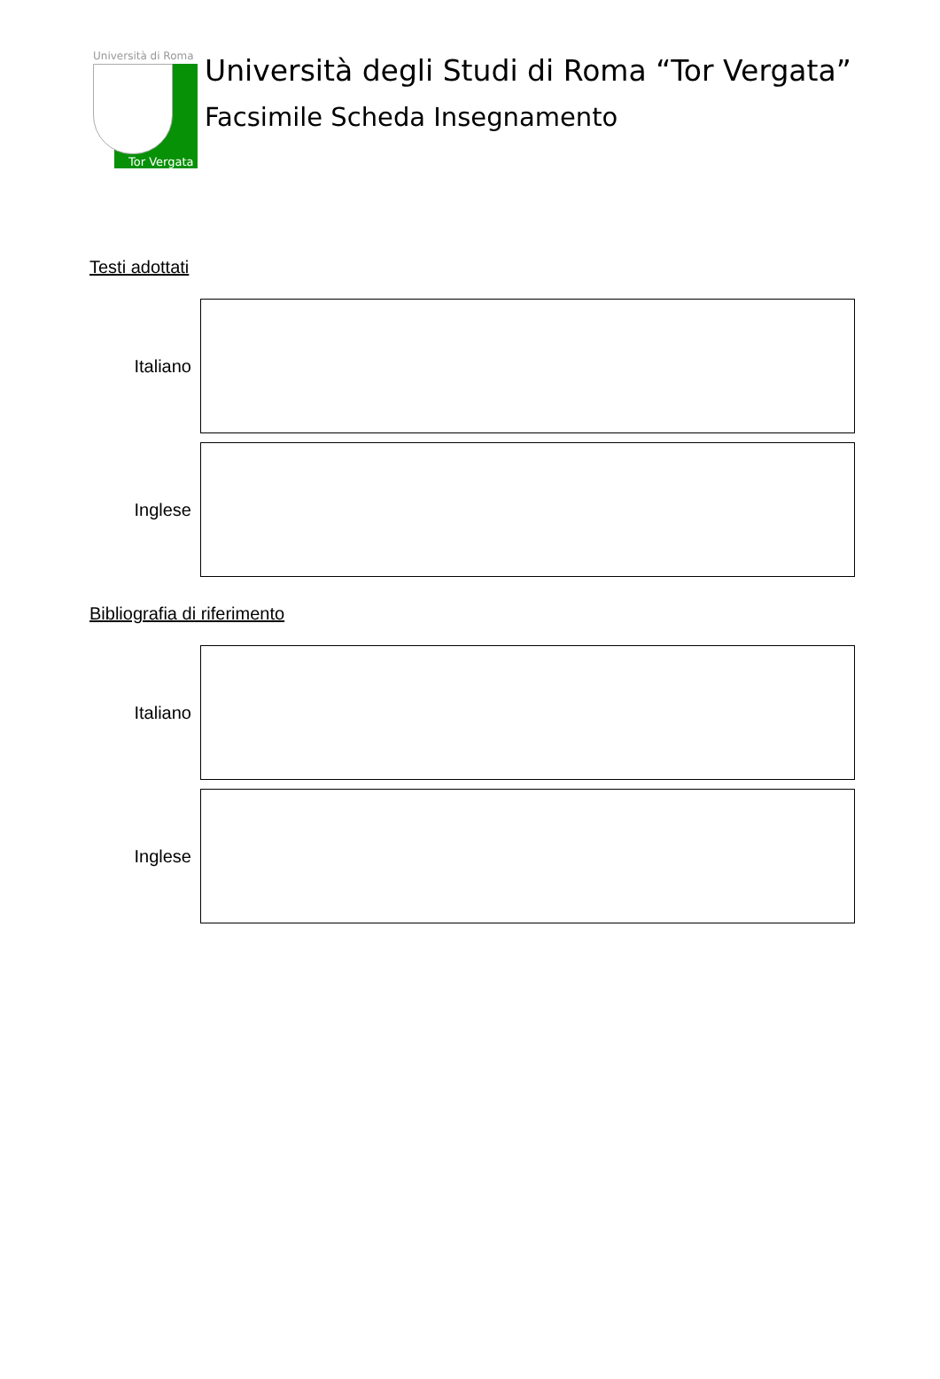Università di Roma
Tor Vergata
Università degli Studi di Roma “Tor Vergata”
Facsimile Scheda Insegnamento
Testi adottati
Italiano
Inglese
Bibliografia di riferimento
Italiano
Inglese